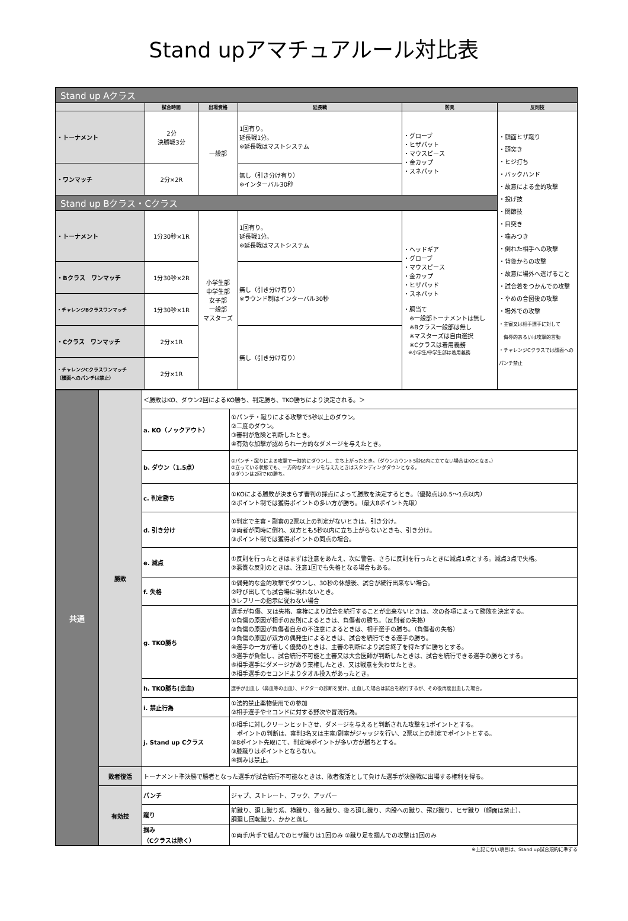Stand upアマチュアルール対比表
| Stand up Aクラス | | | | | |
| | 試合時間 | 出場資格 | 延長戦 | 防具 | 反則技 |
| ・トーナメント | 2分 決勝戦3分 | 一般部 | 1回有り。 延長戦1分。 ※延長戦はマストシステム | ・グローブ ・ヒザパット ・マウスピース ・金カップ ・スネパット | ・顔面ヒザ蹴り ・頭突き ・ヒジ打ち ・バックハンド ・故意による金的攻撃 ・投げ技 ・関節技 ・目突き ・噛みつき ・倒れた相手への攻撃 ・背後からの攻撃 ・故意に場外へ逃げること ・試合着をつかんでの攻撃 ・やめの合図後の攻撃 ・場外での攻撃 ・主審又は相手選手に対して 侮辱的あるいは攻撃的言動 ・チャレンジCクラスでは顔面への パンチ禁止 |
| ・ワンマッチ | 2分×2R | | 無し（引き分け有り） ※インターバル30秒 | | |
| Stand up Bクラス・Cクラス | | | | | |
| ・トーナメント | 1分30秒×1R | 小学生部 中学生部 女子部 一般部 マスターズ | 1回有り。 延長戦1分。 ※延長戦はマストシステム | ・ヘッドギア ・グローブ ・マウスピース ・金カップ ・ヒザパッド ・スネパット ・胴当て ※一般部トーナメントは無し ※Bクラス一般部は無し ※マスターズは自由選択 ※Cクラスは着用義務 ※小学生/中学生部は着用義務 | |
| ・Bクラス ワンマッチ | 1分30秒×2R | | 無し（引き分け有り） ※ラウンド制はインターバル30秒 | | |
| ・チャレンジBクラスワンマッチ | 1分30秒×1R | | | | |
| ・Cクラス ワンマッチ | 2分×1R | | 無し（引き分け有り） | | |
| ・チャレンジCクラスワンマッチ （顔面へのパンチは禁止） | 2分×1R | | | | |
| 共通 | 勝敗 | ＜勝敗はKO、ダウン2回によるKO勝ち、判定勝ち、TKO勝ちにより決定される。＞ | |
| | | a. KO（ノックアウト） | ①パンチ・蹴りによる攻撃で5秒以上のダウン。 ②二度のダウン。 ③審判が危険と判断したとき。 ④有効な加撃が認められ一方的なダメージを与えたとき。 |
| | | b. ダウン（1.5点） | ①パンチ・蹴りによる攻撃で一時的にダウンし、立ち上がったとき。（ダウンカウント5秒以内に立てない場合はKOとなる。） ②立っている状態でも、一方的なダメージを与えたときはスタンディングダウンとなる。 ③ダウンは2回でKO勝ち。 |
| | | c. 判定勝ち | ①KOによる勝敗が決まらず審判の採点によって勝敗を決定するとき。（優勢点は0.5～1点以内） ②ポイント制では獲得ポイントの多い方が勝ち。（最大8ポイント先取） |
| | | d. 引き分け | ①判定で主審・副審の2票以上の判定がないときは、引き分け。 ②両者が同時に倒れ、双方とも5秒以内に立ち上がらないときも、引き分け。 ③ポイント制では獲得ポイントの同点の場合。 |
| | | e. 減点 | ①反則を行ったときはまずは注意をあたえ、次に警告、さらに反則を行ったときに減点1点とする。減点3点で失格。 ②悪質な反則のときは、注意1回でも失格となる場合もある。 |
| | | f. 失格 | ①偶発的な金的攻撃でダウンし、30秒の休憩後、試合が続行出来ない場合。 ②呼び出しても試合場に現れないとき。 ③レフリーの指示に従わない場合 |
| | | g. TKO勝ち | 選手が負傷、又は失格、棄権により試合を続行することが出来ないときは、次の各項によって勝敗を決定する。 ①負傷の原因が相手の反則によるときは、負傷者の勝ち。（反則者の失格） ②負傷の原因が負傷者自身の不注意によるときは、相手選手の勝ち。（負傷者の失格） ③負傷の原因が双方の偶発生によるときは、試合を続行できる選手の勝ち。 ④選手の一方が著しく優勢のときは、主審の判断により試合終了を待たずに勝ちとする。 ⑤選手が負傷し、試合続行不可能と主審又は大会医師が判断したときは、試合を続行できる選手の勝ちとする。 ⑥相手選手にダメージがあり棄権したとき、又は戦意を失わせたとき。 ⑦相手選手のセコンドよりタオル投入があったとき。 |
| | | h. TKO勝ち(出血) | 選手が出血し（鼻血等の出血）、ドクターの診断を受け、止血した場合は試合を続行するが、その後再度出血した場合。 |
| | | i. 禁止行為 | ①法的禁止薬物使用での参加 ②相手選手やセコンドに対する野次や冒涜行為。 |
| | | j. Stand up Cクラス | ①相手に対しクリーンヒットさせ、ダメージを与えると判断された攻撃を1ポイントとする。 ポイントの判断は、審判3名又は主審/副審がジャッジを行い、2票以上の判定でポイントとする。 ②8ポイント先取にて、判定時ポイントが多い方が勝ちとする。 ③膝蹴りはポイントとならない。 ④掴みは禁止。 |
| | 敗者復活 | トーナメント準決勝で勝者となった選手が試合続行不可能なときは、敗者復活として負けた選手が決勝戦に出場する権利を得る。 | |
| | 有効技 | パンチ | ジャブ、ストレート、フック、アッパー |
| | | 蹴り | 前蹴り、廻し蹴り系、横蹴り、後ろ蹴り、後ろ廻し蹴り、内股への蹴り、飛び蹴り、ヒザ蹴り（顔面は禁止）、 胴廻し回転蹴り、かかと落し |
| | | 掴み （Cクラスは除く） | ①両手/片手で組んでのヒザ蹴りは1回のみ ②蹴り足を掴んでの攻撃は1回のみ |
※上記にない項目は、Stand up試合規約に準ずる